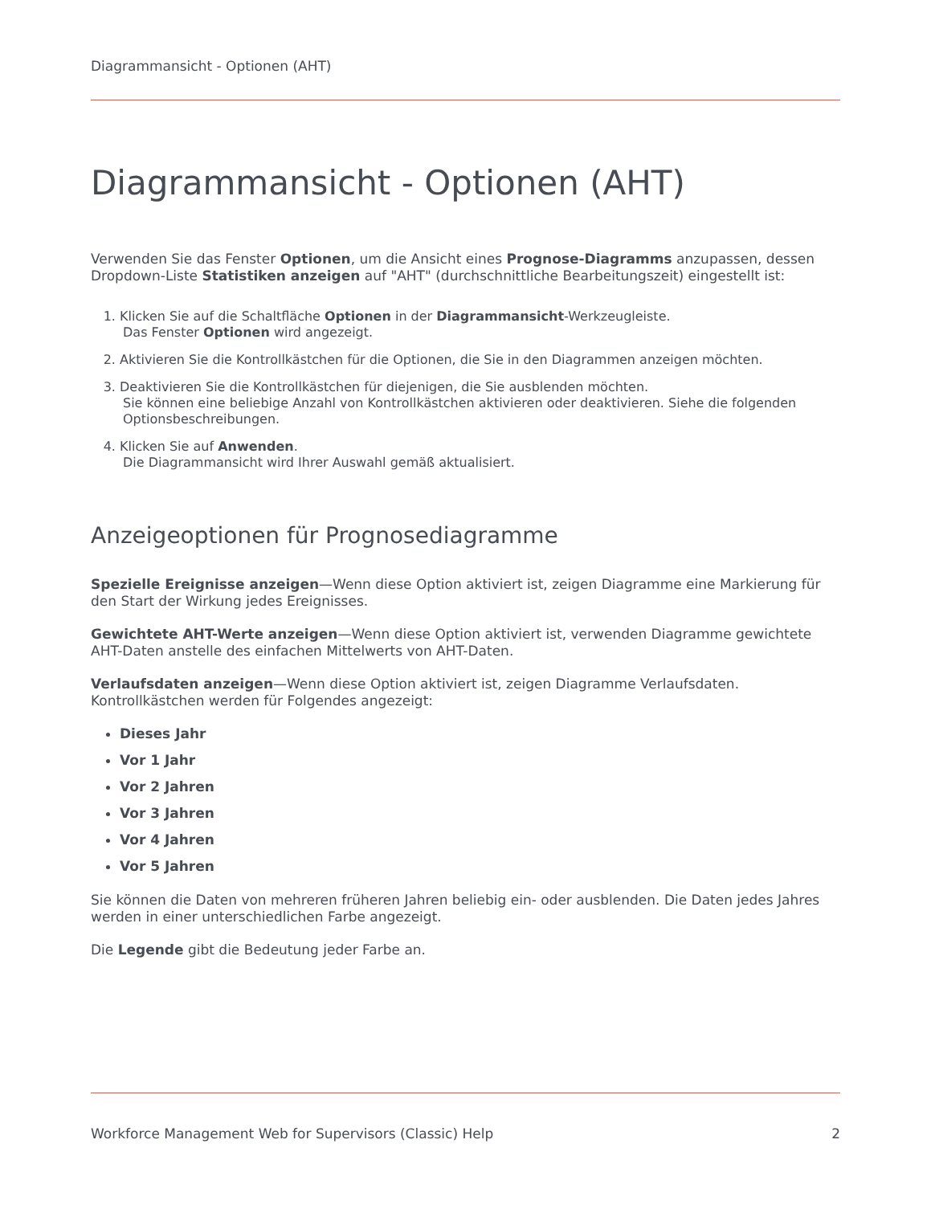Diagrammansicht - Optionen (AHT)
Diagrammansicht - Optionen (AHT)
Verwenden Sie das Fenster Optionen, um die Ansicht eines Prognose-Diagramms anzupassen, dessen Dropdown-Liste Statistiken anzeigen auf "AHT" (durchschnittliche Bearbeitungszeit) eingestellt ist:
1. Klicken Sie auf die Schaltfläche Optionen in der Diagrammansicht-Werkzeugleiste.
Das Fenster Optionen wird angezeigt.
2. Aktivieren Sie die Kontrollkästchen für die Optionen, die Sie in den Diagrammen anzeigen möchten.
3. Deaktivieren Sie die Kontrollkästchen für diejenigen, die Sie ausblenden möchten.
Sie können eine beliebige Anzahl von Kontrollkästchen aktivieren oder deaktivieren. Siehe die folgenden Optionsbeschreibungen.
4. Klicken Sie auf Anwenden.
Die Diagrammansicht wird Ihrer Auswahl gemäß aktualisiert.
Anzeigeoptionen für Prognosediagramme
Spezielle Ereignisse anzeigen—Wenn diese Option aktiviert ist, zeigen Diagramme eine Markierung für den Start der Wirkung jedes Ereignisses.
Gewichtete AHT-Werte anzeigen—Wenn diese Option aktiviert ist, verwenden Diagramme gewichtete AHT-Daten anstelle des einfachen Mittelwerts von AHT-Daten.
Verlaufsdaten anzeigen—Wenn diese Option aktiviert ist, zeigen Diagramme Verlaufsdaten. Kontrollkästchen werden für Folgendes angezeigt:
Dieses Jahr
Vor 1 Jahr
Vor 2 Jahren
Vor 3 Jahren
Vor 4 Jahren
Vor 5 Jahren
Sie können die Daten von mehreren früheren Jahren beliebig ein- oder ausblenden. Die Daten jedes Jahres werden in einer unterschiedlichen Farbe angezeigt.
Die Legende gibt die Bedeutung jeder Farbe an.
Workforce Management Web for Supervisors (Classic) Help 2